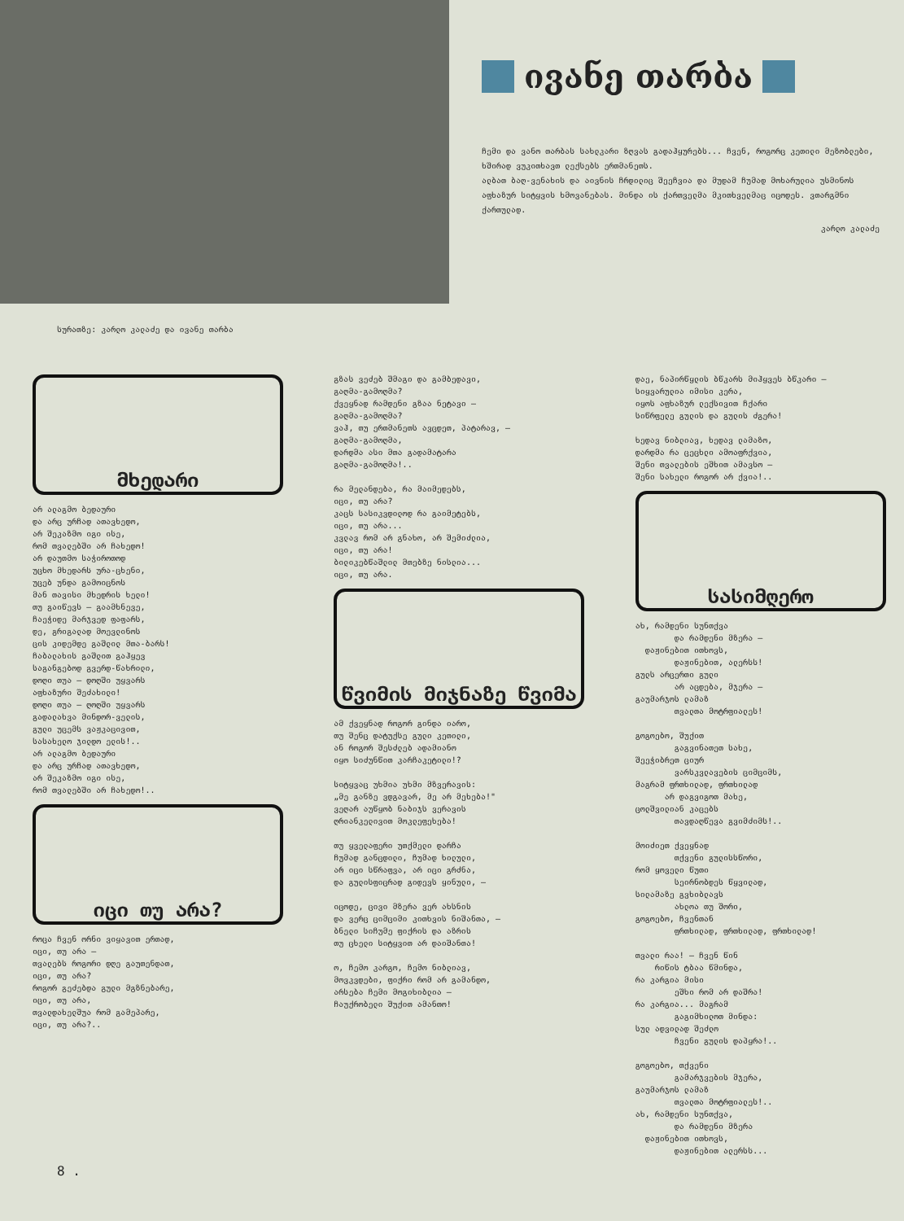ივანე თარბა
ჩემი და ვანო თარბას სახლკარი ზღვას გადაჰყურებს... ჩვენ, როგორც კეთილი მეზობლები, ხშირად ვუკითხავთ ლექსებს ერთმანეთს.
ალბათ ბაღ-ვენახის და აივნის ჩრდილიც შეეჩვია და მუდამ ჩუმად მოხარულია უსმინოს აფხაზურ სიტყვის ხმოვანებას. მინდა ის ქართველმა მკითხველმაც იცოდეს. ვთარგმნი ქართულად.
კარლო კალაძე
სურათზე: კარლო კალაძე და ივანე თარბა
მხედარი
არ ალაგმო ბედაური
და არც ურჩად ათავხედო,
არ შეკაზმო იგი ისე,
რომ თვალებში არ ჩახედო!
არ დაუთმო საჭიროთოდ
უცხო მხედარს ურა-ცხენი,
უცებ უნდა გამოიცნოს
მან თავისი მხედრის ხელი!
თუ გაიწევს — გაამხნევე,
ჩაეჭიდე მარჯვედ ფაფარს,
დე, გრიგალად მოევლინოს
ცის კიდემდე გაშლილ მთა-ბარს!
ჩაბალახის გაშლით გაჰყევ
საგანგებოდ გვერდ-წახრილი,
დოღი თუა — დოღში უყვარს
აფხაზური შეძახილი!
დოღი თუა — ღოღში უყვარს
გადალახვა მინდორ-ველის,
გული უცემს ვაჟკაცივით,
სასახელო ჯილდო ელის!..
არ ალაგმო ბედაური
და არც ურჩად ათავხედო,
არ შეკაზმო იგი ისე,
რომ თვალებში არ ჩახედო!..
იცი თუ არა?
როცა ჩვენ ორნი ვიყავით ერთად,
იცი, თუ არა —
თვალებს როგორი დღე გაუთენდათ,
იცი, თუ არა?
როგორ გეძებდა გული მგზნებარე,
იცი, თუ არა,
თვალდახელშუა რომ გამეპარე,
იცი, თუ არა?..
გზას ვეძებ შმაგი და გამბედავი,
გაღმა-გამოღმა?
ქვეყნად რამდენი გზაა ნეტავი —
გაღმა-გამოღმა?
ვაჰ, თუ ერთმანეთს ავცდეთ, პატარავ, —
გაღმა-გამოღმა,
დარდმა ასი მთა გადამატარა
გაღმა-გამოღმა!..

რა მელანდება, რა მაიმედებს,
იცი, თუ არა?
კაცს სასიკვდილოდ რა გაიმეტებს,
იცი, თუ არა...
კვლავ რომ არ გნახო, არ შემიძლია,
იცი, თუ არა!
ბილიკებწაშლილ მთებზე ნისლია...
იცი, თუ არა.
წვიმის მიჯნაზე წვიმა
ამ ქვეყნად როგორ გინდა იარო,
თუ შენც დატუქსე გული კეთილი,
ან როგორ შესძლებ ადამიანო
იყო სიძუნწით კარჩაკეტილი!?

სიტყვაც უხმია უხმი მზვერავის:
„მე განზე ვდგავარ, მე არ მეხება!"
ვეღარ აუწყობ ნაბიჯს ვერავის
ღრიანკელივით მოკლეფეხება!

თუ ყველაფერი უთქმელი დარჩა
ჩუმად განცდილი, ჩუმად ხილული,
არ იცი სწრაფვა, არ იცი გრძნა,
და გულისფიცრად გიდევს ყინული, —

იცოდე, ცივი მზერა ვერ ახსნის
და ვერც ციმციმი კითხვის ნიშანთა, —
ბნელი სიჩუმე ფიქრის და აზრის
თუ ცხელი სიტყვით არ დაიშანთა!

ო, ჩემო კარგო, ჩემო ნიბლიავ,
მოვკვდები, ფიქრი რომ არ გამანდო,
არსება ჩემი მოგიხიბლია —
ჩაუქრობელი შუქით ამანთო!
დაე, ნაპირწყლის ბწკარს მიჰყვეს ბწკარი —
სიყვარულია იმისი კერა,
იყოს აფხაზურ ლექსივით ჩქარი
სიწრფელე გულის და გულის ძგერა!

ხედავ ნიბლიავ, ხედავ ლამაზო,
დარდმა რა ცეცხლი ამოაფრქვია,
შენი თვალების ეშხით ამავსო —
შენი სახელი როგორ არ ქვია!..
სასიმღერო
ახ, რამდენი სუნთქვა
        და რამდენი მზერა —
  დაჟინებით ითხოვს,
        დაჟინებით, ალერსს!
გულს არცერთი გული
        არ აცდება, მჯერა —
გაუმარჯოს ლამაზ
        თვალთა მოტრფიალეს!

გოგოებო, შუქით
        გაგვინათეთ სახე,
შეეჭიბრეთ ციურ
        ვარსკვლავების ციმციმს,
მაგრამ ფრთხილად, ფრთხილად
      არ დაგვიგოთ მახე,
ცოლშვილიან კაცებს
        თავდაღწევა გვიმძიმს!..

მოიძიეთ ქვეყნად
        თქვენი გულისსწორი,
რომ ყოველი წუთი
        სეირნობდეს წყვილად,
სილამაზე გვხიბლავს
        ახლოა თუ შორი,
გოგოებო, ჩვენთან
        ფრთხილად, ფრთხილად, ფრთხილად!

თვალი რაა! — ჩვენ წინ
    რიწის ტბაა წმინდა,
რა კარგია მისი
        ეშხი რომ არ დაშრა!
რა კარგია... მაგრამ
        გაგიმხილოთ მინდა:
სულ ადვილად შეძლო
        ჩვენი გულის დაპყრა!..

გოგოებო, თქვენი
        გამარჯვების მჯერა,
გაუმარჯოს ლამაზ
        თვალთა მოტრფიალეს!..
ახ, რამდენი სუნთქვა,
        და რამდენი მზერა
  დაჟინებით ითხოვს,
        დაჟინებით ალერსს...
8 .